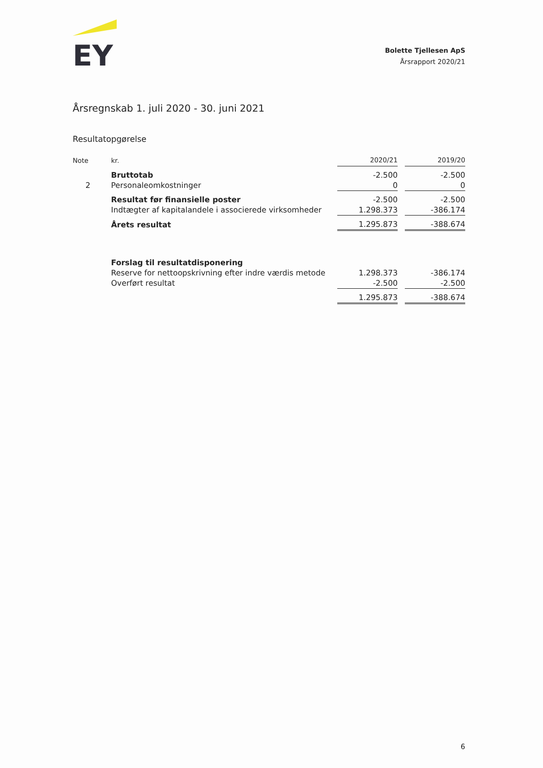EY
Bolette Tjellesen ApS
Årsrapport 2020/21
Årsregnskab 1. juli 2020 - 30. juni 2021
Resultatopgørelse
| Note | kr. | 2020/21 | | 2019/20 |
| --- | --- | --- | --- | --- |
| | Bruttotab | -2.500 | | -2.500 |
| 2 | Personaleomkostninger | 0 | | 0 |
| | Resultat før finansielle poster | -2.500 | | -2.500 |
| | Indtægter af kapitalandele i associerede virksomheder | 1.298.373 | | -386.174 |
| | Årets resultat | 1.295.873 | | -388.674 |
| | Forslag til resultatdisponering | | | |
| | Reserve for nettoopskrivning efter indre værdis metode | 1.298.373 | | -386.174 |
| | Overført resultat | -2.500 | | -2.500 |
| | | 1.295.873 | | -388.674 |
6